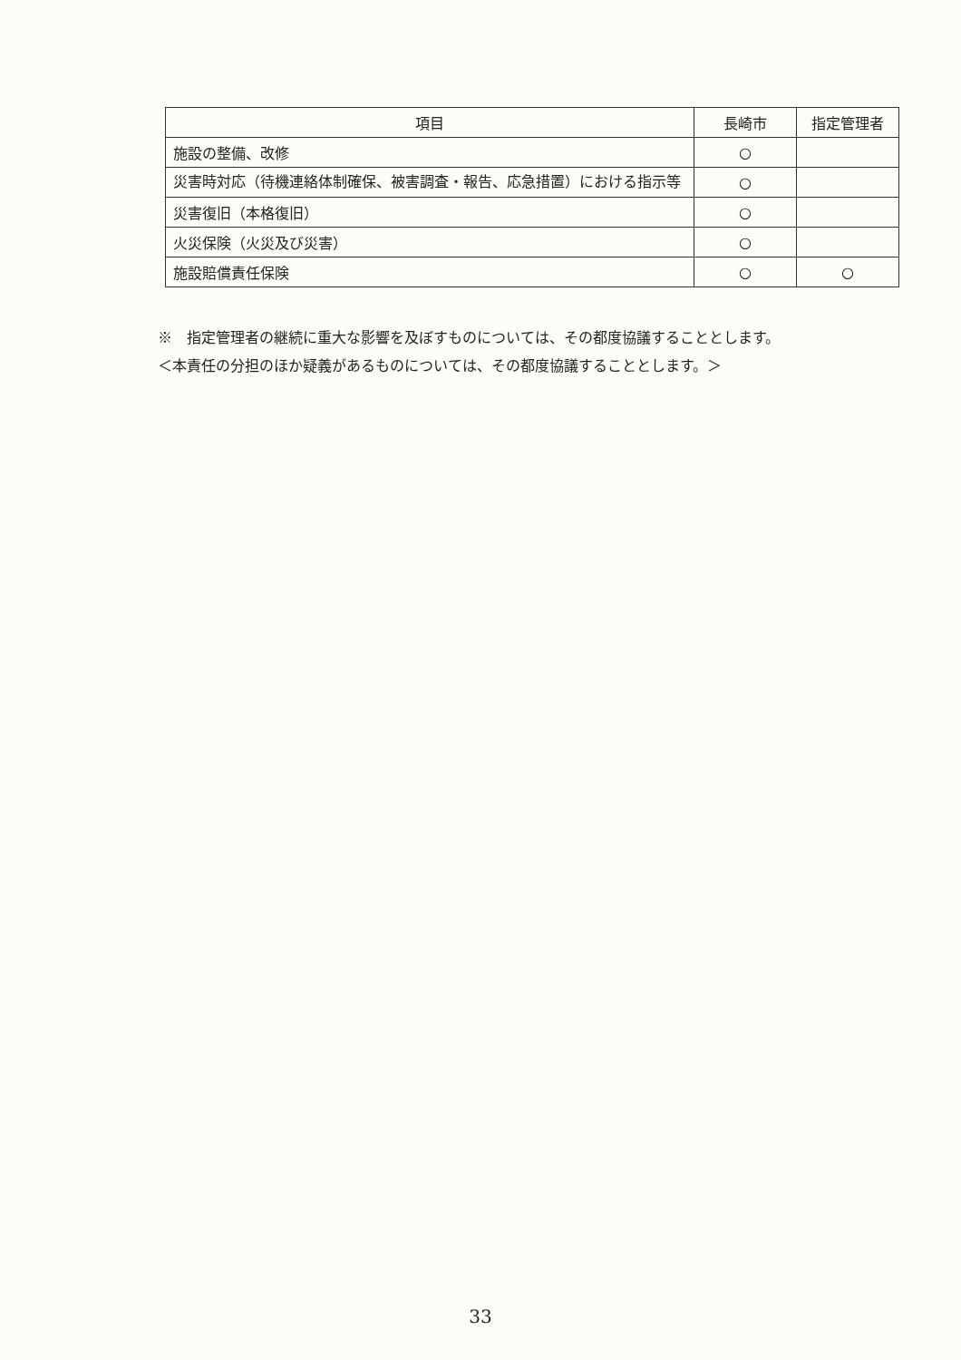| 項目 | 長崎市 | 指定管理者 |
| --- | --- | --- |
| 施設の整備、改修 | ○ | |
| 災害時対応（待機連絡体制確保、被害調査・報告、応急措置）における指示等 | ○ | |
| 災害復旧（本格復旧） | ○ | |
| 火災保険（火災及び災害） | ○ | |
| 施設賠償責任保険 | ○ | ○ |
※　指定管理者の継続に重大な影響を及ぼすものについては、その都度協議することとします。
＜本責任の分担のほか疑義があるものについては、その都度協議することとします。＞
33